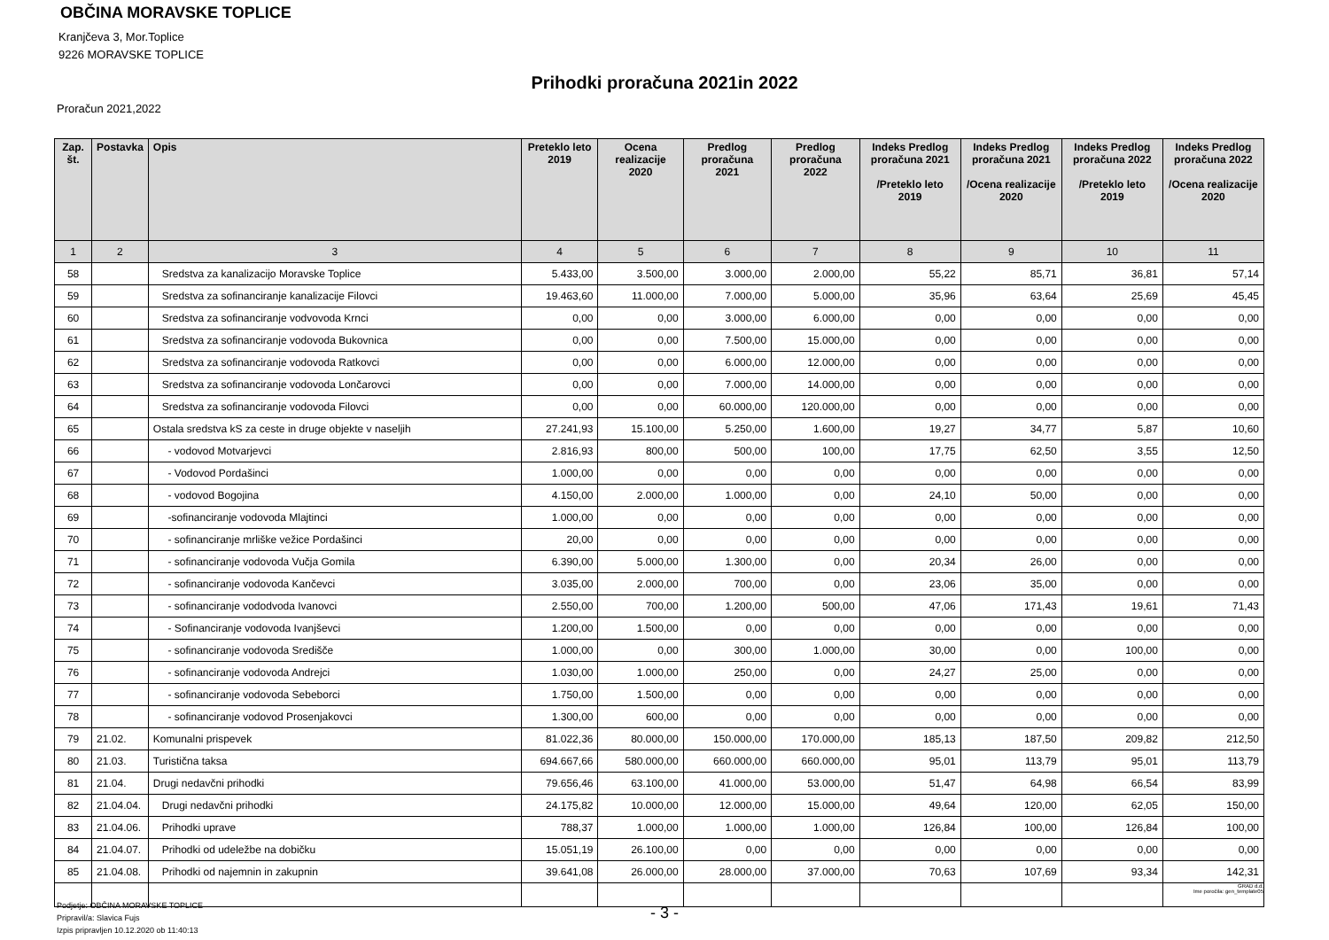OBČINA MORAVSKE TOPLICE
Kranjčeva 3, Mor.Toplice
9226 MORAVSKE TOPLICE
Prihodki proračuna 2021in 2022
Proračun 2021,2022
| Zap. št. | Postavka | Opis | Preteklo leto 2019 | Ocena realizacije 2020 | Predlog proračuna 2021 | Predlog proračuna 2022 | Indeks Predlog proračuna 2021 /Preteklo leto 2019 | Indeks Predlog proračuna 2021 /Ocena realizacije 2020 | Indeks Predlog proračuna 2022 /Preteklo leto 2019 | Indeks Predlog proračuna 2022 /Ocena realizacije 2020 |
| --- | --- | --- | --- | --- | --- | --- | --- | --- | --- | --- |
| 1 | 2 | 3 | 4 | 5 | 6 | 7 | 8 | 9 | 10 | 11 |
| 58 | | Sredstva za kanalizacijo Moravske Toplice | 5.433,00 | 3.500,00 | 3.000,00 | 2.000,00 | 55,22 | 85,71 | 36,81 | 57,14 |
| 59 | | Sredstva za sofinanciranje kanalizacije Filovci | 19.463,60 | 11.000,00 | 7.000,00 | 5.000,00 | 35,96 | 63,64 | 25,69 | 45,45 |
| 60 | | Sredstva za sofinanciranje vodvovoda Krnci | 0,00 | 0,00 | 3.000,00 | 6.000,00 | 0,00 | 0,00 | 0,00 | 0,00 |
| 61 | | Sredstva za sofinanciranje vodovoda Bukovnica | 0,00 | 0,00 | 7.500,00 | 15.000,00 | 0,00 | 0,00 | 0,00 | 0,00 |
| 62 | | Sredstva za sofinanciranje vodovoda Ratkovci | 0,00 | 0,00 | 6.000,00 | 12.000,00 | 0,00 | 0,00 | 0,00 | 0,00 |
| 63 | | Sredstva za sofinanciranje vodovoda Lončarovci | 0,00 | 0,00 | 7.000,00 | 14.000,00 | 0,00 | 0,00 | 0,00 | 0,00 |
| 64 | | Sredstva za sofinanciranje vodovoda Filovci | 0,00 | 0,00 | 60.000,00 | 120.000,00 | 0,00 | 0,00 | 0,00 | 0,00 |
| 65 | | Ostala sredstva kS za ceste in druge objekte v naseljih | 27.241,93 | 15.100,00 | 5.250,00 | 1.600,00 | 19,27 | 34,77 | 5,87 | 10,60 |
| 66 | | - vodovod Motvarjevci | 2.816,93 | 800,00 | 500,00 | 100,00 | 17,75 | 62,50 | 3,55 | 12,50 |
| 67 | | - Vodovod Pordašinci | 1.000,00 | 0,00 | 0,00 | 0,00 | 0,00 | 0,00 | 0,00 | 0,00 |
| 68 | | - vodovod Bogojina | 4.150,00 | 2.000,00 | 1.000,00 | 0,00 | 24,10 | 50,00 | 0,00 | 0,00 |
| 69 | | -sofinanciranje vodovoda Mlajtinci | 1.000,00 | 0,00 | 0,00 | 0,00 | 0,00 | 0,00 | 0,00 | 0,00 |
| 70 | | - sofinanciranje mrliške vežice Pordašinci | 20,00 | 0,00 | 0,00 | 0,00 | 0,00 | 0,00 | 0,00 | 0,00 |
| 71 | | - sofinanciranje vodovoda Vučja Gomila | 6.390,00 | 5.000,00 | 1.300,00 | 0,00 | 20,34 | 26,00 | 0,00 | 0,00 |
| 72 | | - sofinanciranje vodovoda Kančevci | 3.035,00 | 2.000,00 | 700,00 | 0,00 | 23,06 | 35,00 | 0,00 | 0,00 |
| 73 | | - sofinanciranje vododvoda Ivanovci | 2.550,00 | 700,00 | 1.200,00 | 500,00 | 47,06 | 171,43 | 19,61 | 71,43 |
| 74 | | - Sofinanciranje vodovoda Ivanjševci | 1.200,00 | 1.500,00 | 0,00 | 0,00 | 0,00 | 0,00 | 0,00 | 0,00 |
| 75 | | - sofinanciranje vodovoda Središče | 1.000,00 | 0,00 | 300,00 | 1.000,00 | 30,00 | 0,00 | 100,00 | 0,00 |
| 76 | | - sofinanciranje vodovoda Andrejci | 1.030,00 | 1.000,00 | 250,00 | 0,00 | 24,27 | 25,00 | 0,00 | 0,00 |
| 77 | | - sofinanciranje vodovoda Sebeborci | 1.750,00 | 1.500,00 | 0,00 | 0,00 | 0,00 | 0,00 | 0,00 | 0,00 |
| 78 | | - sofinanciranje vodovod Prosenjakovci | 1.300,00 | 600,00 | 0,00 | 0,00 | 0,00 | 0,00 | 0,00 | 0,00 |
| 79 | 21.02. | Komunalni prispevek | 81.022,36 | 80.000,00 | 150.000,00 | 170.000,00 | 185,13 | 187,50 | 209,82 | 212,50 |
| 80 | 21.03. | Turistična taksa | 694.667,66 | 580.000,00 | 660.000,00 | 660.000,00 | 95,01 | 113,79 | 95,01 | 113,79 |
| 81 | 21.04. | Drugi nedavčni prihodki | 79.656,46 | 63.100,00 | 41.000,00 | 53.000,00 | 51,47 | 64,98 | 66,54 | 83,99 |
| 82 | 21.04.04. | Drugi nedavčni prihodki | 24.175,82 | 10.000,00 | 12.000,00 | 15.000,00 | 49,64 | 120,00 | 62,05 | 150,00 |
| 83 | 21.04.06. | Prihodki uprave | 788,37 | 1.000,00 | 1.000,00 | 1.000,00 | 126,84 | 100,00 | 126,84 | 100,00 |
| 84 | 21.04.07. | Prihodki od udeležbe na dobičku | 15.051,19 | 26.100,00 | 0,00 | 0,00 | 0,00 | 0,00 | 0,00 | 0,00 |
| 85 | 21.04.08. | Prihodki od najemnin in zakupnin | 39.641,08 | 26.000,00 | 28.000,00 | 37.000,00 | 70,63 | 107,69 | 93,34 | 142,31 |
GRAD d.d.
Ime poročila: gen_template05
Podjetje: OBČINA MORAVSKE TOPLICE
Pripravil/a: Slavica Fujs
Izpis pripravljen 10.12.2020 ob 11:40:13
- 3 -